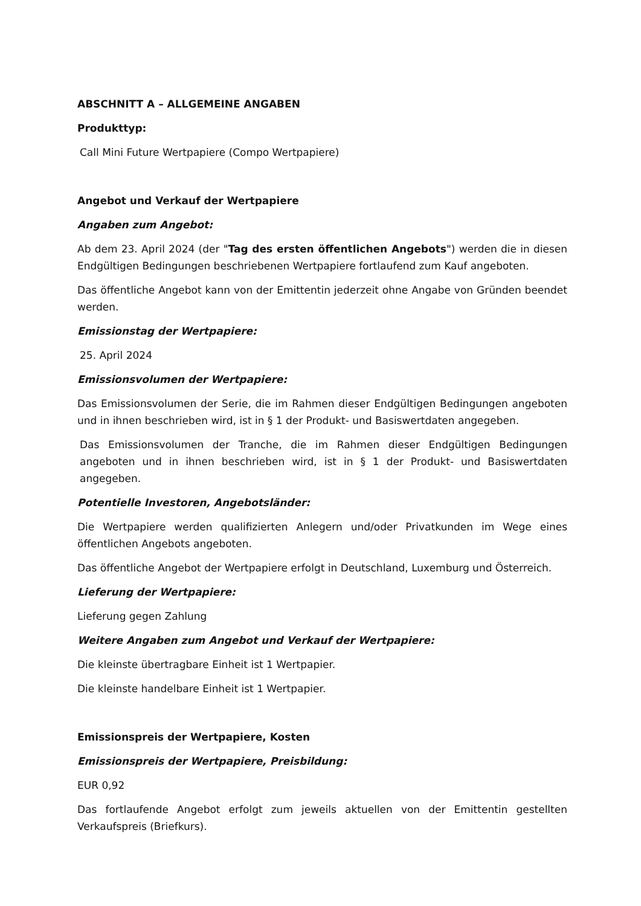ABSCHNITT A – ALLGEMEINE ANGABEN
Produkttyp:
Call Mini Future Wertpapiere (Compo Wertpapiere)
Angebot und Verkauf der Wertpapiere
Angaben zum Angebot:
Ab dem 23. April 2024 (der "Tag des ersten öffentlichen Angebots") werden die in diesen Endgültigen Bedingungen beschriebenen Wertpapiere fortlaufend zum Kauf angeboten.
Das öffentliche Angebot kann von der Emittentin jederzeit ohne Angabe von Gründen beendet werden.
Emissionstag der Wertpapiere:
25. April 2024
Emissionsvolumen der Wertpapiere:
Das Emissionsvolumen der Serie, die im Rahmen dieser Endgültigen Bedingungen angeboten und in ihnen beschrieben wird, ist in § 1 der Produkt- und Basiswertdaten angegeben.
Das Emissionsvolumen der Tranche, die im Rahmen dieser Endgültigen Bedingungen angeboten und in ihnen beschrieben wird, ist in § 1 der Produkt- und Basiswertdaten angegeben.
Potentielle Investoren, Angebotsländer:
Die Wertpapiere werden qualifizierten Anlegern und/oder Privatkunden im Wege eines öffentlichen Angebots angeboten.
Das öffentliche Angebot der Wertpapiere erfolgt in Deutschland, Luxemburg und Österreich.
Lieferung der Wertpapiere:
Lieferung gegen Zahlung
Weitere Angaben zum Angebot und Verkauf der Wertpapiere:
Die kleinste übertragbare Einheit ist 1 Wertpapier.
Die kleinste handelbare Einheit ist 1 Wertpapier.
Emissionspreis der Wertpapiere, Kosten
Emissionspreis der Wertpapiere, Preisbildung:
EUR 0,92
Das fortlaufende Angebot erfolgt zum jeweils aktuellen von der Emittentin gestellten Verkaufspreis (Briefkurs).